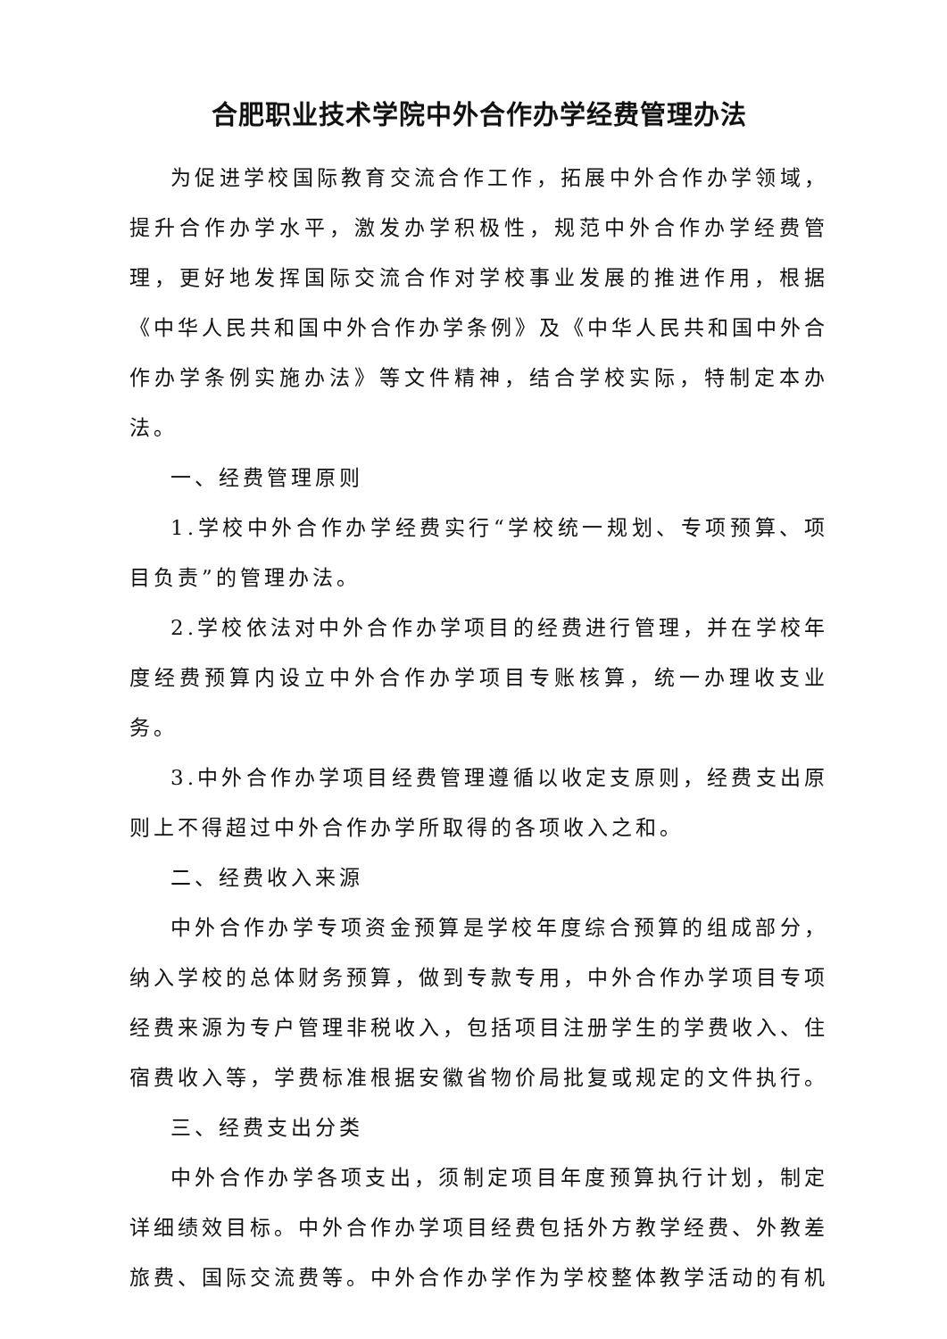合肥职业技术学院中外合作办学经费管理办法
为促进学校国际教育交流合作工作，拓展中外合作办学领域，提升合作办学水平，激发办学积极性，规范中外合作办学经费管理，更好地发挥国际交流合作对学校事业发展的推进作用，根据《中华人民共和国中外合作办学条例》及《中华人民共和国中外合作办学条例实施办法》等文件精神，结合学校实际，特制定本办法。
一、经费管理原则
1.学校中外合作办学经费实行“学校统一规划、专项预算、项目负责”的管理办法。
2.学校依法对中外合作办学项目的经费进行管理，并在学校年度经费预算内设立中外合作办学项目专账核算，统一办理收支业务。
3.中外合作办学项目经费管理遵循以收定支原则，经费支出原则上不得超过中外合作办学所取得的各项收入之和。
二、经费收入来源
中外合作办学专项资金预算是学校年度综合预算的组成部分，纳入学校的总体财务预算，做到专款专用，中外合作办学项目专项经费来源为专户管理非税收入，包括项目注册学生的学费收入、住宿费收入等，学费标准根据安徽省物价局批复或规定的文件执行。
三、经费支出分类
中外合作办学各项支出，须制定项目年度预算执行计划，制定详细绩效目标。中外合作办学项目经费包括外方教学经费、外教差旅费、国际交流费等。中外合作办学作为学校整体教学活动的有机